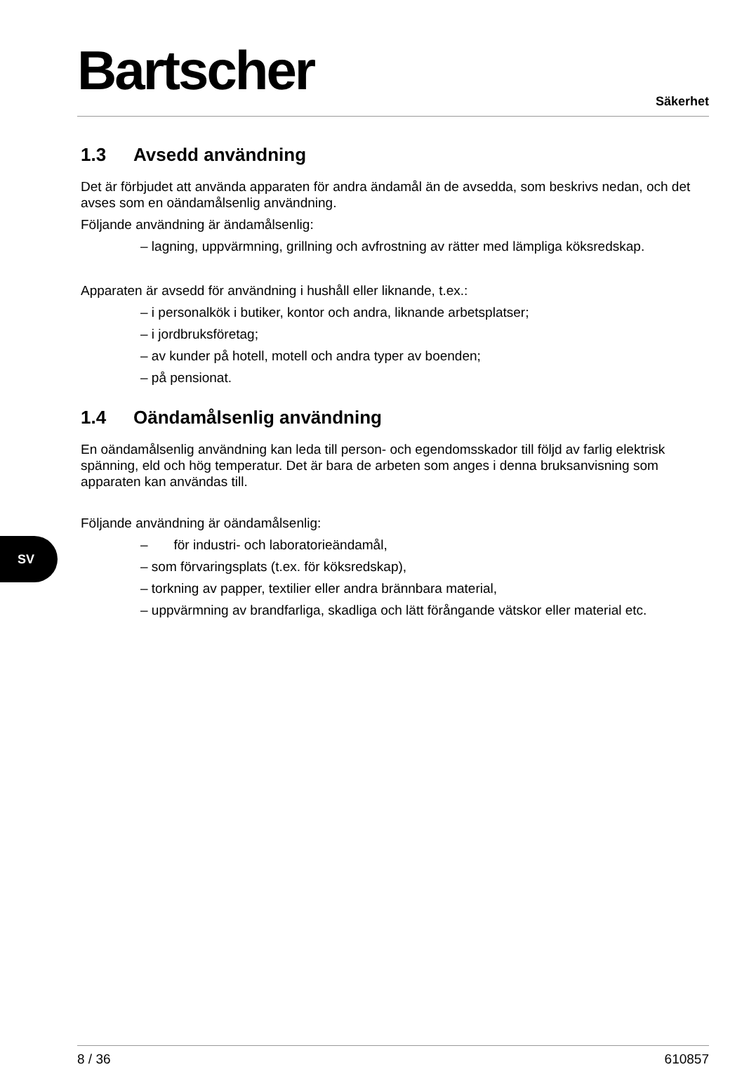Bartscher Säkerhet
1.3 Avsedd användning
Det är förbjudet att använda apparaten för andra ändamål än de avsedda, som beskrivs nedan, och det avses som en oändamålsenlig användning.
Följande användning är ändamålsenlig:
– lagning, uppvärmning, grillning och avfrostning av rätter med lämpliga köksredskap.
Apparaten är avsedd för användning i hushåll eller liknande, t.ex.:
– i personalkök i butiker, kontor och andra, liknande arbetsplatser;
– i jordbruksföretag;
– av kunder på hotell, motell och andra typer av boenden;
– på pensionat.
1.4 Oändamålsenlig användning
En oändamålsenlig användning kan leda till person- och egendomsskador till följd av farlig elektrisk spänning, eld och hög temperatur. Det är bara de arbeten som anges i denna bruksanvisning som apparaten kan användas till.
Följande användning är oändamålsenlig:
– för industri- och laboratorieändamål,
– som förvaringsplats (t.ex. för köksredskap),
– torkning av papper, textilier eller andra brännbara material,
– uppvärmning av brandfarliga, skadliga och lätt förångande vätskor eller material etc.
SV
8 / 36 610857